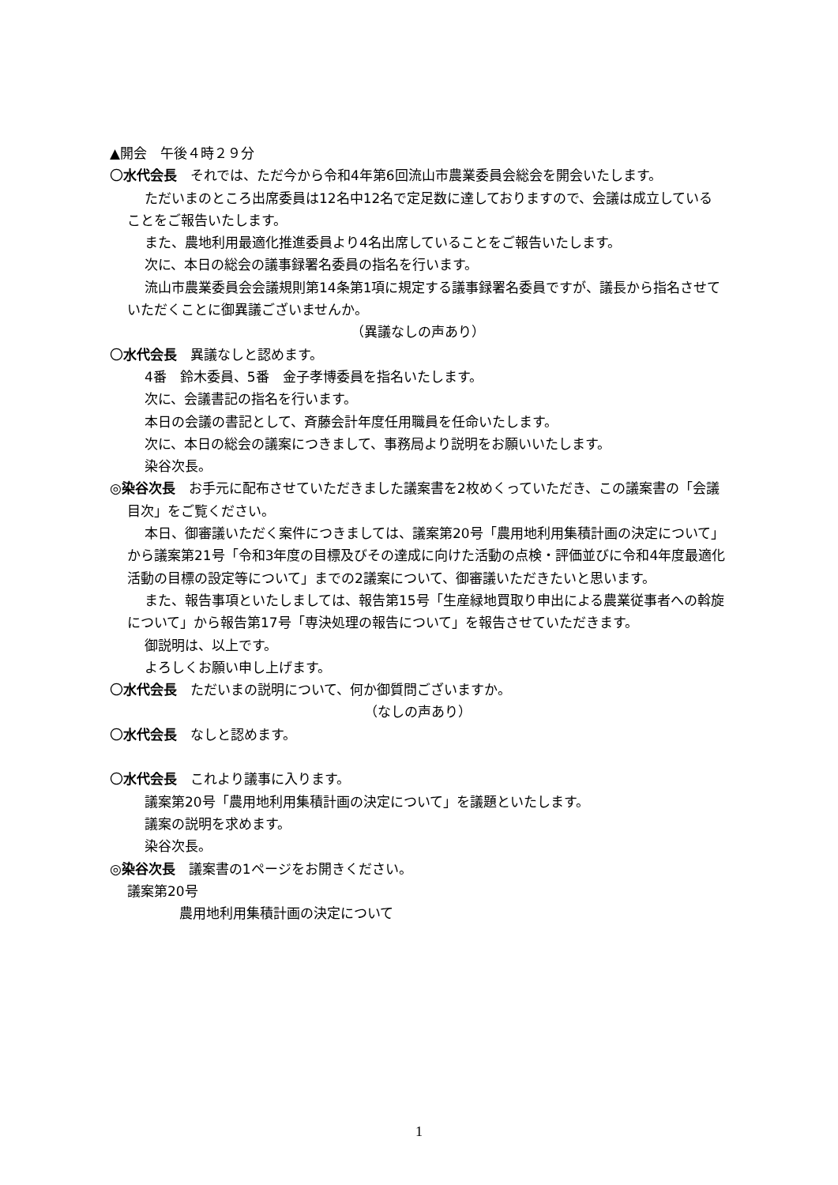▲開会　午後４時２９分
〇水代会長　それでは、ただ今から令和4年第6回流山市農業委員会総会を開会いたします。
ただいまのところ出席委員は12名中12名で定足数に達しておりますので、会議は成立していることをご報告いたします。
また、農地利用最適化推進委員より4名出席していることをご報告いたします。
次に、本日の総会の議事録署名委員の指名を行います。
流山市農業委員会会議規則第14条第1項に規定する議事録署名委員ですが、議長から指名させていただくことに御異議ございませんか。
（異議なしの声あり）
〇水代会長　異議なしと認めます。
4番　鈴木委員、5番　金子孝博委員を指名いたします。
次に、会議書記の指名を行います。
本日の会議の書記として、斉藤会計年度任用職員を任命いたします。
次に、本日の総会の議案につきまして、事務局より説明をお願いいたします。
染谷次長。
◎染谷次長　お手元に配布させていただきました議案書を2枚めくっていただき、この議案書の「会議目次」をご覧ください。
本日、御審議いただく案件につきましては、議案第20号「農用地利用集積計画の決定について」から議案第21号「令和3年度の目標及びその達成に向けた活動の点検・評価並びに令和4年度最適化活動の目標の設定等について」までの2議案について、御審議いただきたいと思います。
また、報告事項といたしましては、報告第15号「生産緑地買取り申出による農業従事者への斡旋について」から報告第17号「専決処理の報告について」を報告させていただきます。
御説明は、以上です。
よろしくお願い申し上げます。
〇水代会長　ただいまの説明について、何か御質問ございますか。
（なしの声あり）
〇水代会長　なしと認めます。
〇水代会長　これより議事に入ります。
議案第20号「農用地利用集積計画の決定について」を議題といたします。
議案の説明を求めます。
染谷次長。
◎染谷次長　議案書の1ページをお開きください。
議案第20号
農用地利用集積計画の決定について
1